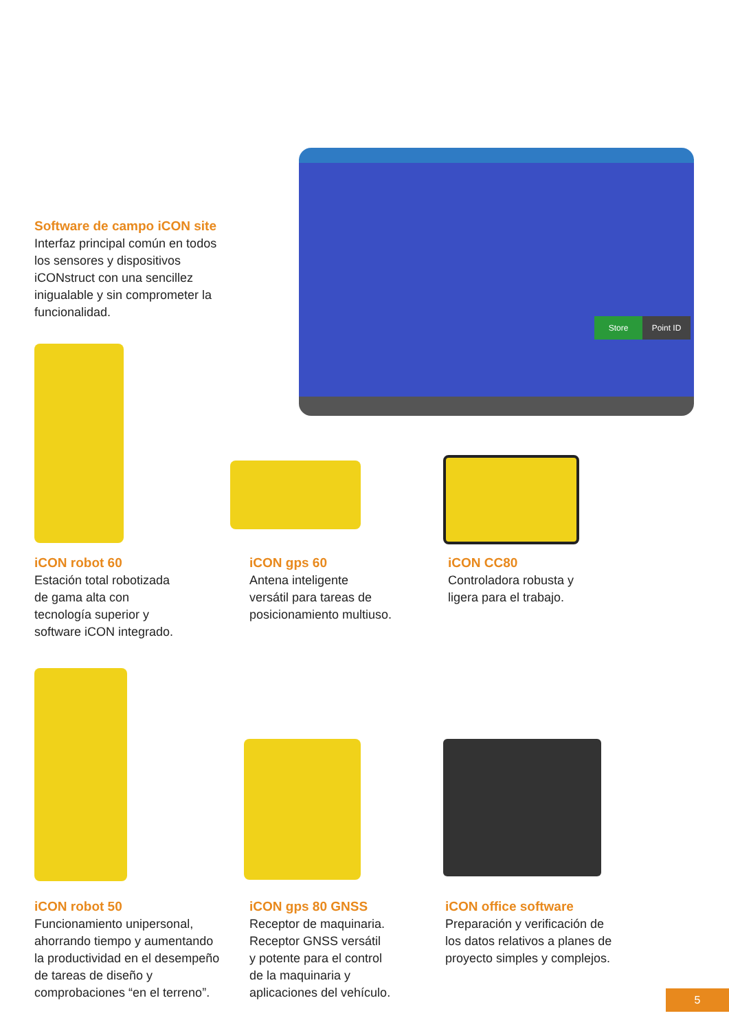Store Point ID
Software de campo iCON site
Interfaz principal común en todos los sensores y dispositivos iCONstruct con una sencillez inigualable y sin comprometer la funcionalidad.
iCON robot 60
Estación total robotizada
de gama alta con
tecnología superior y
software iCON integrado.
iCON gps 60
Antena inteligente
versátil para tareas de
posicionamiento multiuso.
iCON CC80
Controladora robusta y
ligera para el trabajo.
iCON robot 50
Funcionamiento unipersonal,
ahorrando tiempo y aumentando
la productividad en el desempeño
de tareas de diseño y
comprobaciones “en el terreno”.
iCON gps 80 GNSS
Receptor de maquinaria.
Receptor GNSS versátil
y potente para el control
de la maquinaria y
aplicaciones del vehículo.
iCON office software
Preparación y verificación de
los datos relativos a planes de
proyecto simples y complejos.
5